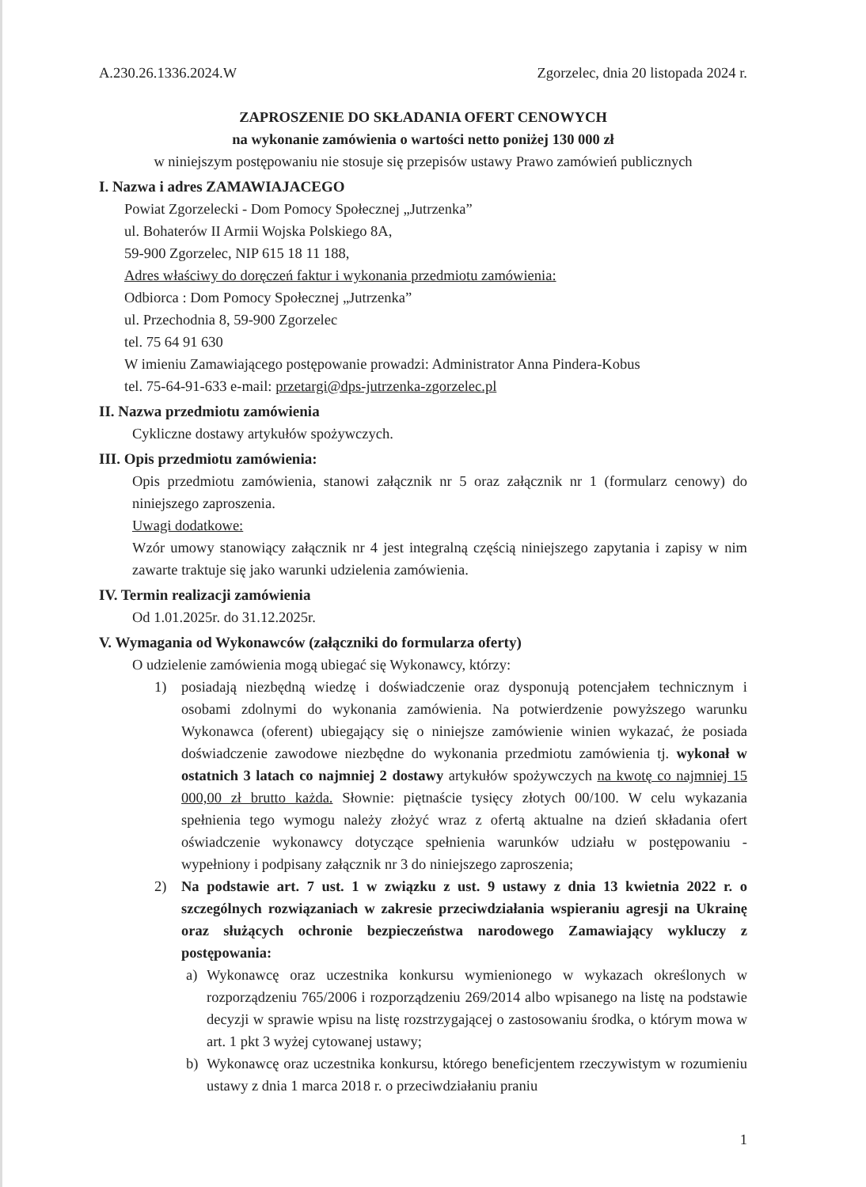A.230.26.1336.2024.W Zgorzelec, dnia 20 listopada 2024 r.
ZAPROSZENIE DO SKŁADANIA OFERT CENOWYCH
na wykonanie zamówienia o wartości netto poniżej 130 000 zł
w niniejszym postępowaniu nie stosuje się przepisów ustawy Prawo zamówień publicznych
I. Nazwa i adres ZAMAWIAJACEGO
Powiat Zgorzelecki - Dom Pomocy Społecznej „Jutrzenka”
ul. Bohaterów II Armii Wojska Polskiego 8A,
59-900 Zgorzelec, NIP 615 18 11 188,
Adres właściwy do doręczeń faktur i wykonania przedmiotu zamówienia:
Odbiorca : Dom Pomocy Społecznej „Jutrzenka”
ul. Przechodnia 8, 59-900 Zgorzelec
tel. 75 64 91 630
W imieniu Zamawiającego postępowanie prowadzi: Administrator Anna Pindera-Kobus
tel. 75-64-91-633 e-mail: przetargi@dps-jutrzenka-zgorzelec.pl
II. Nazwa przedmiotu zamówienia
Cykliczne dostawy artykułów spożywczych.
III. Opis przedmiotu zamówienia:
Opis przedmiotu zamówienia, stanowi załącznik nr 5 oraz załącznik nr 1 (formularz cenowy) do niniejszego zaproszenia.
Uwagi dodatkowe:
Wzór umowy stanowiący załącznik nr 4 jest integralną częścią niniejszego zapytania i zapisy w nim zawarte traktuje się jako warunki udzielenia zamówienia.
IV. Termin realizacji zamówienia
Od 1.01.2025r. do 31.12.2025r.
V. Wymagania od Wykonawców (załączniki do formularza oferty)
O udzielenie zamówienia mogą ubiegać się Wykonawcy, którzy:
1) posiadają niezbędną wiedzę i doświadczenie oraz dysponują potencjałem technicznym i osobami zdolnymi do wykonania zamówienia. Na potwierdzenie powyższego warunku Wykonawca (oferent) ubiegający się o niniejsze zamówienie winien wykazać, że posiada doświadczenie zawodowe niezbędne do wykonania przedmiotu zamówienia tj. wykonał w ostatnich 3 latach co najmniej 2 dostawy artykułów spożywczych na kwotę co najmniej 15 000,00 zł brutto każda. Słownie: piętnaście tysięcy złotych 00/100. W celu wykazania spełnienia tego wymogu należy złożyć wraz z ofertą aktualne na dzień składania ofert oświadczenie wykonawcy dotyczące spełnienia warunków udziału w postępowaniu - wypełniony i podpisany załącznik nr 3 do niniejszego zaproszenia;
2) Na podstawie art. 7 ust. 1 w związku z ust. 9 ustawy z dnia 13 kwietnia 2022 r. o szczególnych rozwiązaniach w zakresie przeciwdziałania wspieraniu agresji na Ukrainę oraz służących ochronie bezpieczeństwa narodowego Zamawiający wykluczy z postępowania:
a) Wykonawcę oraz uczestnika konkursu wymienionego w wykazach określonych w rozporządzeniu 765/2006 i rozporządzeniu 269/2014 albo wpisanego na listę na podstawie decyzji w sprawie wpisu na listę rozstrzygającej o zastosowaniu środka, o którym mowa w art. 1 pkt 3 wyżej cytowanej ustawy;
b) Wykonawcę oraz uczestnika konkursu, którego beneficjentem rzeczywistym w rozumieniu ustawy z dnia 1 marca 2018 r. o przeciwdziałaniu praniu
1